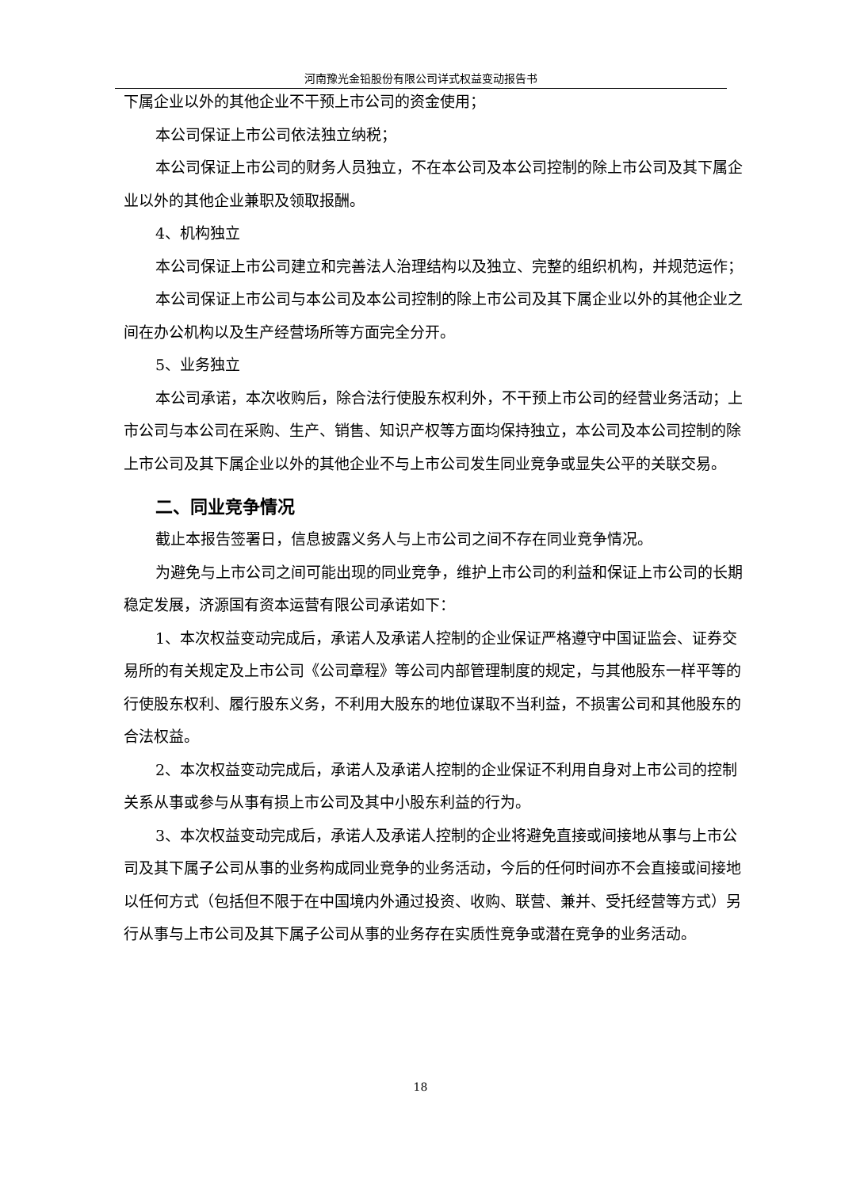河南豫光金铅股份有限公司详式权益变动报告书
下属企业以外的其他企业不干预上市公司的资金使用；
本公司保证上市公司依法独立纳税；
本公司保证上市公司的财务人员独立，不在本公司及本公司控制的除上市公司及其下属企业以外的其他企业兼职及领取报酬。
4、机构独立
本公司保证上市公司建立和完善法人治理结构以及独立、完整的组织机构，并规范运作；
本公司保证上市公司与本公司及本公司控制的除上市公司及其下属企业以外的其他企业之间在办公机构以及生产经营场所等方面完全分开。
5、业务独立
本公司承诺，本次收购后，除合法行使股东权利外，不干预上市公司的经营业务活动；上市公司与本公司在采购、生产、销售、知识产权等方面均保持独立，本公司及本公司控制的除上市公司及其下属企业以外的其他企业不与上市公司发生同业竞争或显失公平的关联交易。
二、同业竞争情况
截止本报告签署日，信息披露义务人与上市公司之间不存在同业竞争情况。
为避免与上市公司之间可能出现的同业竞争，维护上市公司的利益和保证上市公司的长期稳定发展，济源国有资本运营有限公司承诺如下：
1、本次权益变动完成后，承诺人及承诺人控制的企业保证严格遵守中国证监会、证券交易所的有关规定及上市公司《公司章程》等公司内部管理制度的规定，与其他股东一样平等的行使股东权利、履行股东义务，不利用大股东的地位谋取不当利益，不损害公司和其他股东的合法权益。
2、本次权益变动完成后，承诺人及承诺人控制的企业保证不利用自身对上市公司的控制关系从事或参与从事有损上市公司及其中小股东利益的行为。
3、本次权益变动完成后，承诺人及承诺人控制的企业将避免直接或间接地从事与上市公司及其下属子公司从事的业务构成同业竞争的业务活动，今后的任何时间亦不会直接或间接地以任何方式（包括但不限于在中国境内外通过投资、收购、联营、兼并、受托经营等方式）另行从事与上市公司及其下属子公司从事的业务存在实质性竞争或潜在竞争的业务活动。
18